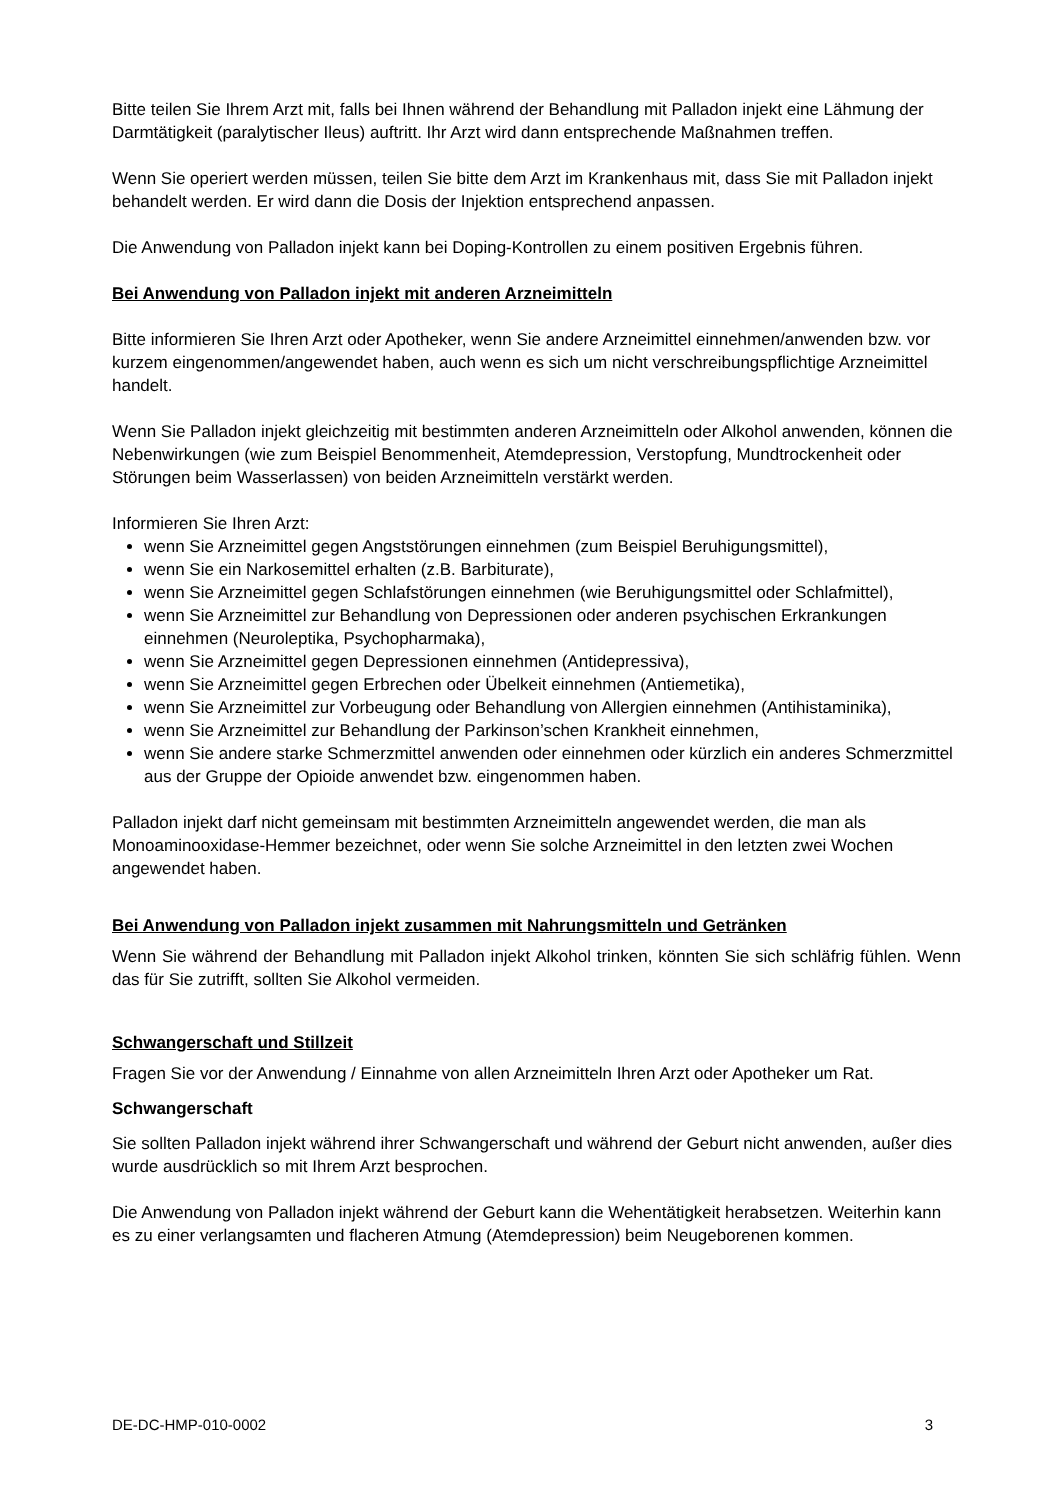Bitte teilen Sie Ihrem Arzt mit, falls bei Ihnen während der Behandlung mit Palladon injekt eine Lähmung der Darmtätigkeit (paralytischer Ileus) auftritt. Ihr Arzt wird dann entsprechende Maßnahmen treffen.
Wenn Sie operiert werden müssen, teilen Sie bitte dem Arzt im Krankenhaus mit, dass Sie mit Palladon injekt behandelt werden. Er wird dann die Dosis der Injektion entsprechend anpassen.
Die Anwendung von Palladon injekt kann bei Doping-Kontrollen zu einem positiven Ergebnis führen.
Bei Anwendung von Palladon injekt mit anderen Arzneimitteln
Bitte informieren Sie Ihren Arzt oder Apotheker, wenn Sie andere Arzneimittel einnehmen/anwenden bzw. vor kurzem eingenommen/angewendet haben, auch wenn es sich um nicht verschreibungspflichtige Arzneimittel handelt.
Wenn Sie Palladon injekt gleichzeitig mit bestimmten anderen Arzneimitteln oder Alkohol anwenden, können die Nebenwirkungen (wie zum Beispiel Benommenheit, Atemdepression, Verstopfung, Mundtrockenheit oder Störungen beim Wasserlassen) von beiden Arzneimitteln verstärkt werden.
Informieren Sie Ihren Arzt:
wenn Sie Arzneimittel gegen Angststörungen einnehmen (zum Beispiel Beruhigungsmittel),
wenn Sie ein Narkosemittel erhalten (z.B. Barbiturate),
wenn Sie Arzneimittel gegen Schlafstörungen einnehmen (wie Beruhigungsmittel oder Schlafmittel),
wenn Sie Arzneimittel zur Behandlung von Depressionen oder anderen psychischen Erkrankungen einnehmen (Neuroleptika, Psychopharmaka),
wenn Sie Arzneimittel gegen Depressionen einnehmen (Antidepressiva),
wenn Sie Arzneimittel gegen Erbrechen oder Übelkeit einnehmen (Antiemetika),
wenn Sie Arzneimittel zur Vorbeugung oder Behandlung von Allergien einnehmen (Antihistaminika),
wenn Sie Arzneimittel zur Behandlung der Parkinson’schen Krankheit einnehmen,
wenn Sie andere starke Schmerzmittel anwenden oder einnehmen oder kürzlich ein anderes Schmerzmittel aus der Gruppe der Opioide anwendet bzw. eingenommen haben.
Palladon injekt darf nicht gemeinsam mit bestimmten Arzneimitteln angewendet werden, die man als Monoaminooxidase-Hemmer bezeichnet, oder wenn Sie solche Arzneimittel in den letzten zwei Wochen angewendet haben.
Bei Anwendung von Palladon injekt zusammen mit Nahrungsmitteln und Getränken
Wenn Sie während der Behandlung mit Palladon injekt Alkohol trinken, könnten Sie sich schläfrig fühlen. Wenn das für Sie zutrifft, sollten Sie Alkohol vermeiden.
Schwangerschaft und Stillzeit
Fragen Sie vor der Anwendung / Einnahme von allen Arzneimitteln Ihren Arzt oder Apotheker um Rat.
Schwangerschaft
Sie sollten Palladon injekt während ihrer Schwangerschaft und während der Geburt nicht anwenden, außer dies wurde ausdrücklich so mit Ihrem Arzt besprochen.
Die Anwendung von Palladon injekt während der Geburt kann die Wehentätigkeit herabsetzen. Weiterhin kann es zu einer verlangsamten und flacheren Atmung (Atemdepression) beim Neugeborenen kommen.
DE-DC-HMP-010-0002 3